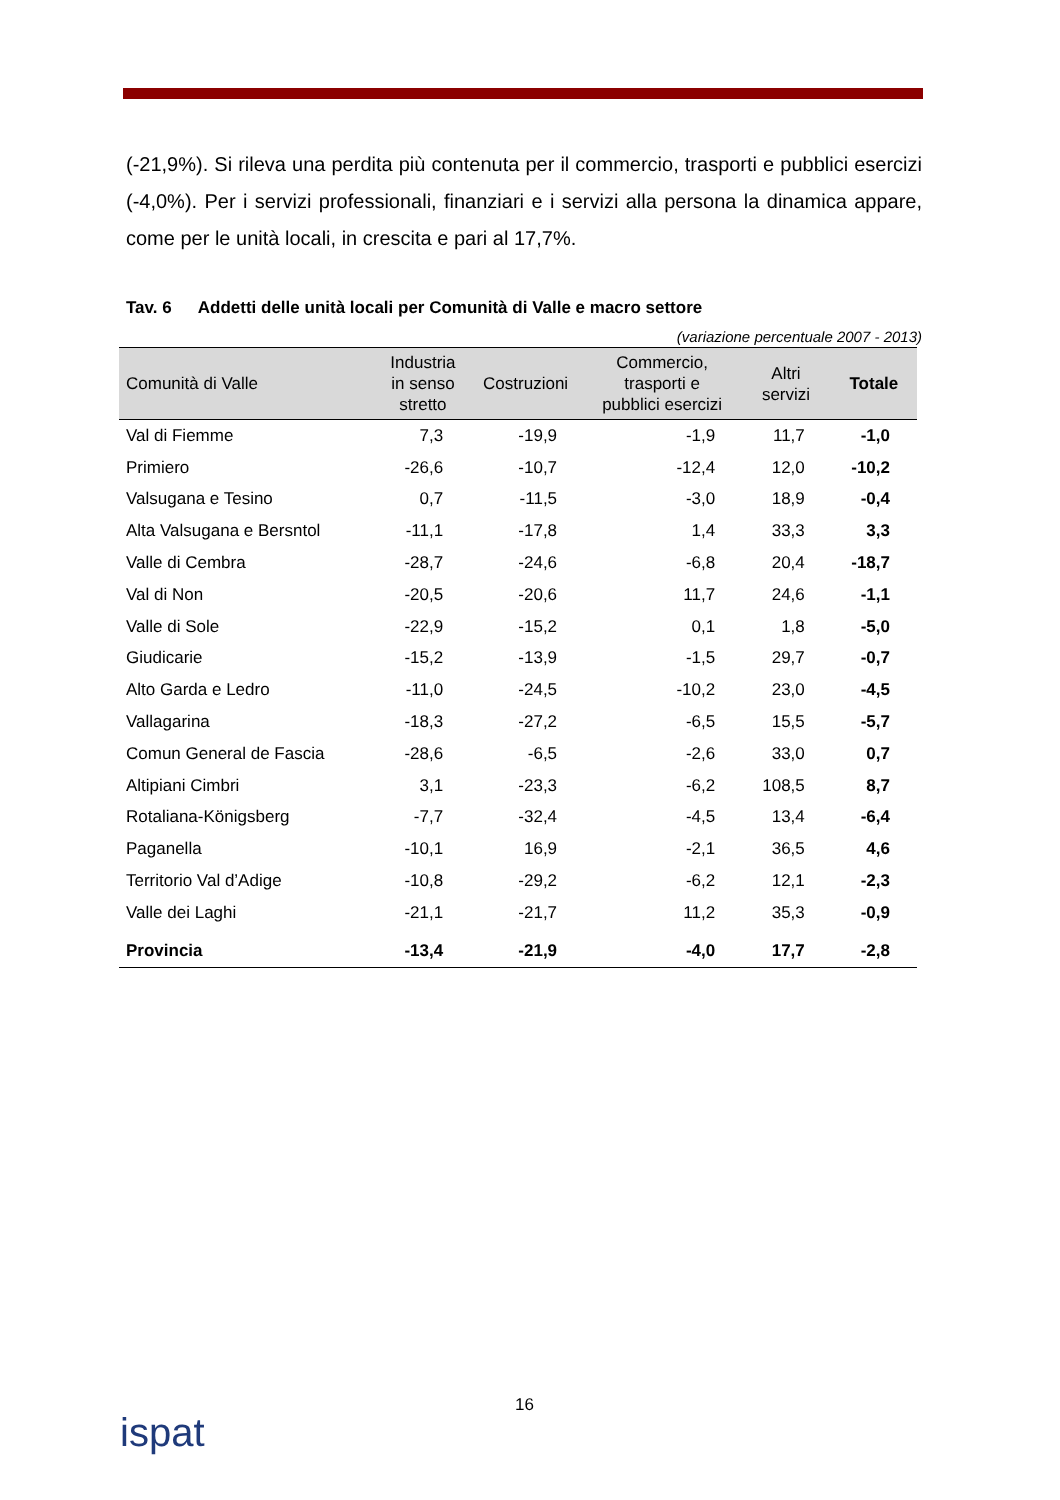(-21,9%). Si rileva una perdita più contenuta per il commercio, trasporti e pubblici esercizi (-4,0%). Per i servizi professionali, finanziari e i servizi alla persona la dinamica appare, come per le unità locali, in crescita e pari al 17,7%.
Tav. 6 Addetti delle unità locali per Comunità di Valle e macro settore
(variazione percentuale 2007 - 2013)
| Comunità di Valle | Industria in senso stretto | Costruzioni | Commercio, trasporti e pubblici esercizi | Altri servizi | Totale |
| --- | --- | --- | --- | --- | --- |
| Val di Fiemme | 7,3 | -19,9 | -1,9 | 11,7 | -1,0 |
| Primiero | -26,6 | -10,7 | -12,4 | 12,0 | -10,2 |
| Valsugana e Tesino | 0,7 | -11,5 | -3,0 | 18,9 | -0,4 |
| Alta Valsugana e Bersntol | -11,1 | -17,8 | 1,4 | 33,3 | 3,3 |
| Valle di Cembra | -28,7 | -24,6 | -6,8 | 20,4 | -18,7 |
| Val di Non | -20,5 | -20,6 | 11,7 | 24,6 | -1,1 |
| Valle di Sole | -22,9 | -15,2 | 0,1 | 1,8 | -5,0 |
| Giudicarie | -15,2 | -13,9 | -1,5 | 29,7 | -0,7 |
| Alto Garda e Ledro | -11,0 | -24,5 | -10,2 | 23,0 | -4,5 |
| Vallagarina | -18,3 | -27,2 | -6,5 | 15,5 | -5,7 |
| Comun General de Fascia | -28,6 | -6,5 | -2,6 | 33,0 | 0,7 |
| Altipiani Cimbri | 3,1 | -23,3 | -6,2 | 108,5 | 8,7 |
| Rotaliana-Königsberg | -7,7 | -32,4 | -4,5 | 13,4 | -6,4 |
| Paganella | -10,1 | 16,9 | -2,1 | 36,5 | 4,6 |
| Territorio Val d’Adige | -10,8 | -29,2 | -6,2 | 12,1 | -2,3 |
| Valle dei Laghi | -21,1 | -21,7 | 11,2 | 35,3 | -0,9 |
| Provincia | -13,4 | -21,9 | -4,0 | 17,7 | -2,8 |
16
ispat